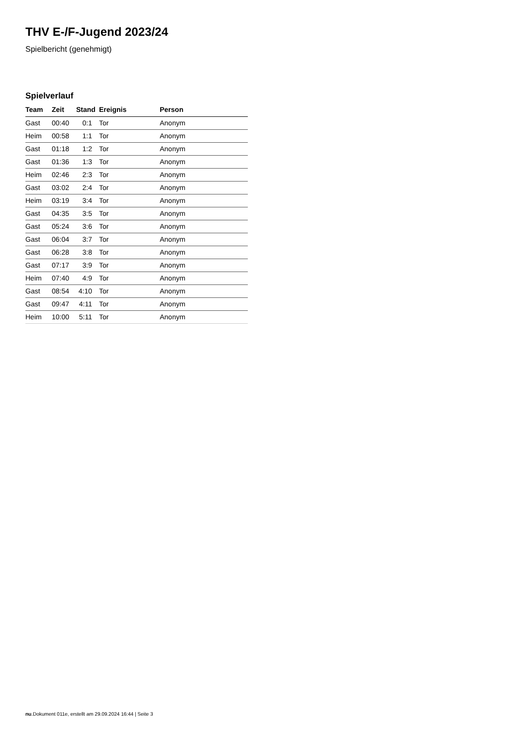THV E-/F-Jugend 2023/24
Spielbericht (genehmigt)
Spielverlauf
| Team | Zeit | Stand | Ereignis | Person |
| --- | --- | --- | --- | --- |
| Gast | 00:40 | 0:1 | Tor | Anonym |
| Heim | 00:58 | 1:1 | Tor | Anonym |
| Gast | 01:18 | 1:2 | Tor | Anonym |
| Gast | 01:36 | 1:3 | Tor | Anonym |
| Heim | 02:46 | 2:3 | Tor | Anonym |
| Gast | 03:02 | 2:4 | Tor | Anonym |
| Heim | 03:19 | 3:4 | Tor | Anonym |
| Gast | 04:35 | 3:5 | Tor | Anonym |
| Gast | 05:24 | 3:6 | Tor | Anonym |
| Gast | 06:04 | 3:7 | Tor | Anonym |
| Gast | 06:28 | 3:8 | Tor | Anonym |
| Gast | 07:17 | 3:9 | Tor | Anonym |
| Heim | 07:40 | 4:9 | Tor | Anonym |
| Gast | 08:54 | 4:10 | Tor | Anonym |
| Gast | 09:47 | 4:11 | Tor | Anonym |
| Heim | 10:00 | 5:11 | Tor | Anonym |
nu.Dokument 011e, erstellt am 29.09.2024 16:44 | Seite 3